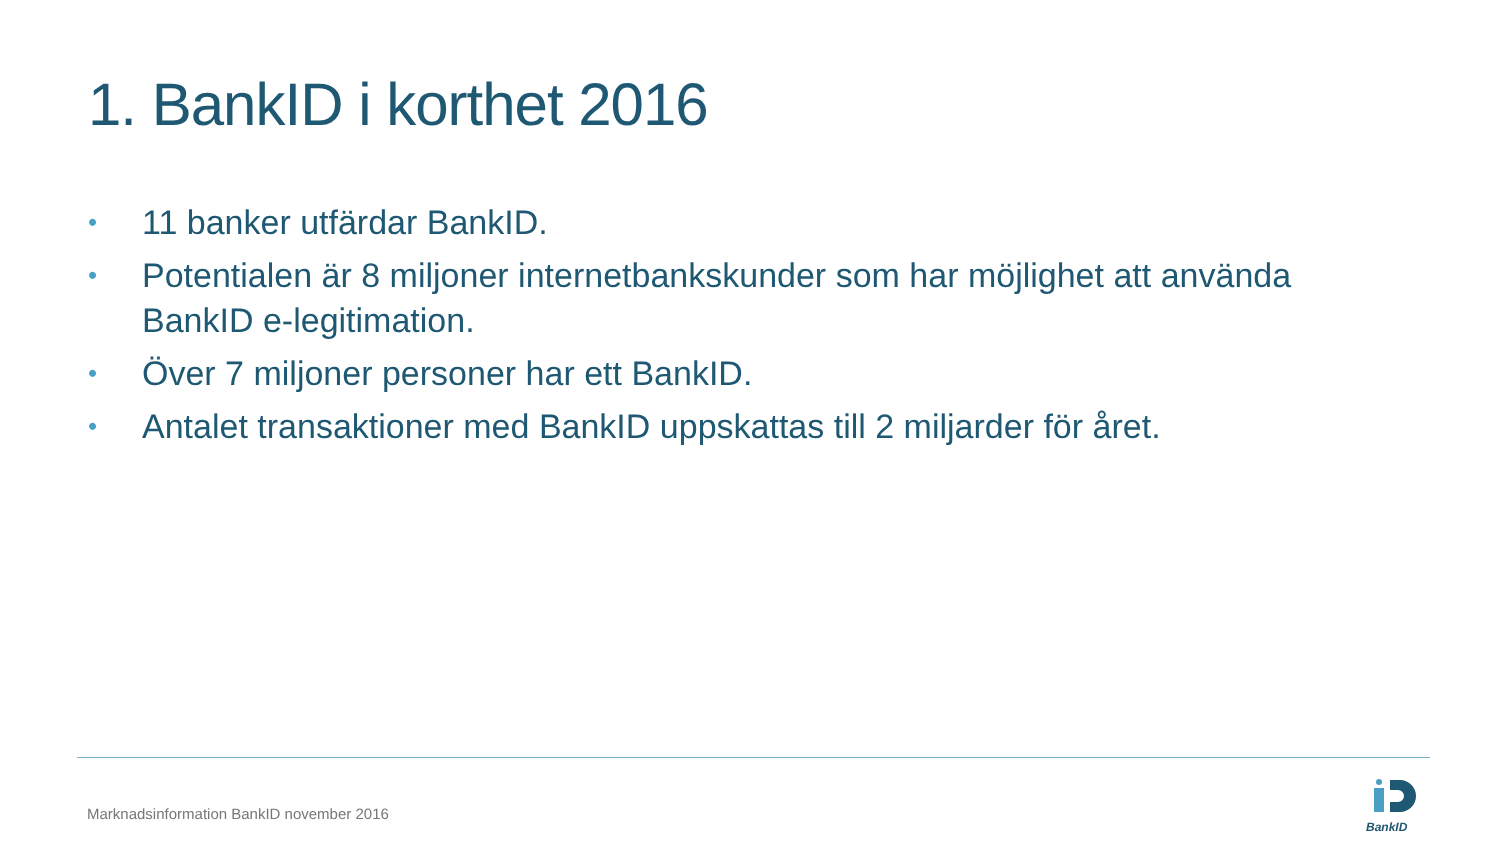1. BankID i korthet 2016
• 11 banker utfärdar BankID.
• Potentialen är 8 miljoner internetbankskunder som har möjlighet att använda BankID e-legitimation.
• Över 7 miljoner personer har ett BankID.
• Antalet transaktioner med BankID uppskattas till 2 miljarder för året.
Marknadsinformation BankID november 2016
BankID